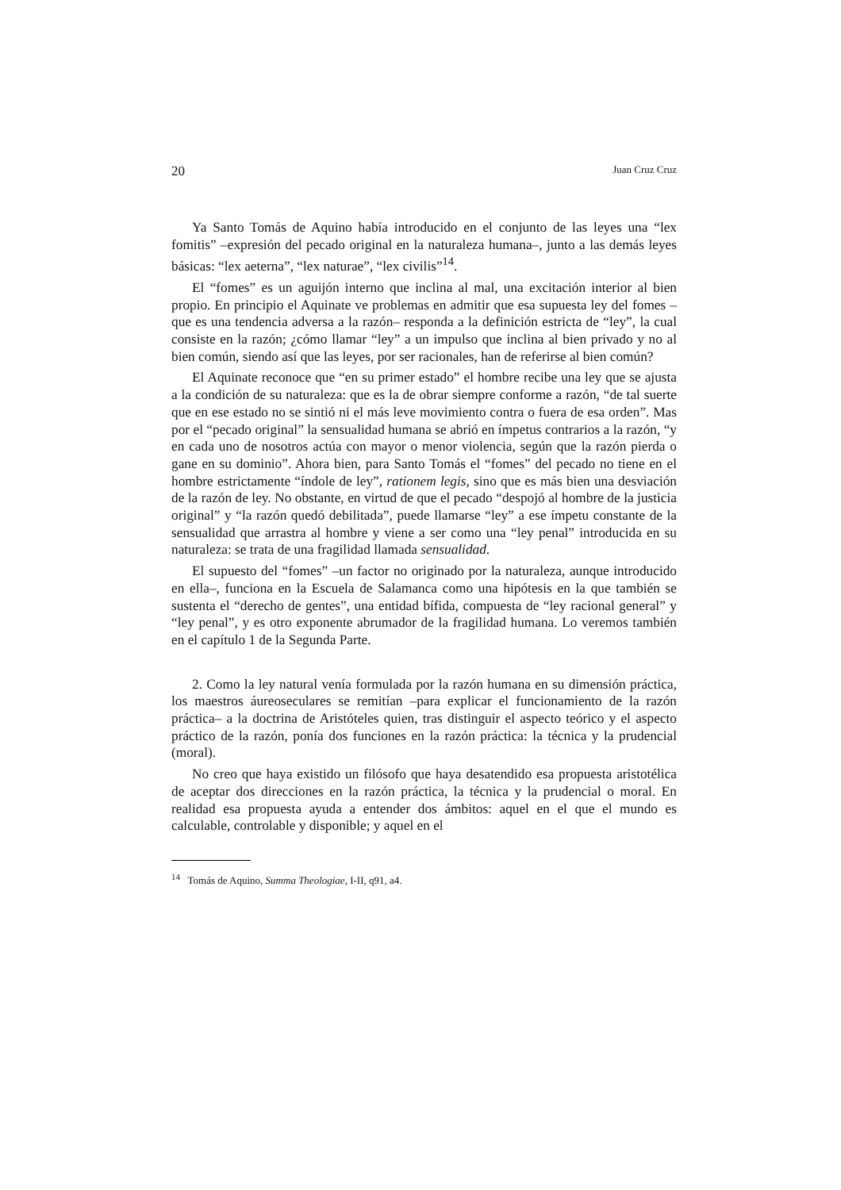20 Juan Cruz Cruz
Ya Santo Tomás de Aquino había introducido en el conjunto de las leyes una “lex fomitis” –expresión del pecado original en la naturaleza humana–, junto a las demás leyes básicas: “lex aeterna”, “lex naturae”, “lex civilis”<sup>14</sup>.
El “fomes” es un aguijón interno que inclina al mal, una excitación interior al bien propio. En principio el Aquinate ve problemas en admitir que esa supuesta ley del fomes –que es una tendencia adversa a la razón– responda a la definición estricta de “ley”, la cual consiste en la razón; ¿cómo llamar “ley” a un impulso que inclina al bien privado y no al bien común, siendo así que las leyes, por ser racionales, han de referirse al bien común?
El Aquinate reconoce que “en su primer estado” el hombre recibe una ley que se ajusta a la condición de su naturaleza: que es la de obrar siempre conforme a razón, “de tal suerte que en ese estado no se sintió ni el más leve movimiento contra o fuera de esa orden”. Mas por el “pecado original” la sensualidad humana se abrió en ímpetus contrarios a la razón, “y en cada uno de nosotros actúa con mayor o menor violencia, según que la razón pierda o gane en su dominio”. Ahora bien, para Santo Tomás el “fomes” del pecado no tiene en el hombre estrictamente “índole de ley”, rationem legis, sino que es más bien una desviación de la razón de ley. No obstante, en virtud de que el pecado “despojó al hombre de la justicia original” y “la razón quedó debilitada”, puede llamarse “ley” a ese ímpetu constante de la sensualidad que arrastra al hombre y viene a ser como una “ley penal” introducida en su naturaleza: se trata de una fragilidad llamada sensualidad.
El supuesto del “fomes” –un factor no originado por la naturaleza, aunque introducido en ella–, funciona en la Escuela de Salamanca como una hipótesis en la que también se sustenta el “derecho de gentes”, una entidad bífida, compuesta de “ley racional general” y “ley penal”, y es otro exponente abrumador de la fragilidad humana. Lo veremos también en el capítulo 1 de la Segunda Parte.
2. Como la ley natural venía formulada por la razón humana en su dimensión práctica, los maestros áureoseculares se remitían –para explicar el funcionamiento de la razón práctica– a la doctrina de Aristóteles quien, tras distinguir el aspecto teórico y el aspecto práctico de la razón, ponía dos funciones en la razón práctica: la técnica y la prudencial (moral).
No creo que haya existido un filósofo que haya desatendido esa propuesta aristotélica de aceptar dos direcciones en la razón práctica, la técnica y la prudencial o moral. En realidad esa propuesta ayuda a entender dos ámbitos: aquel en el que el mundo es calculable, controlable y disponible; y aquel en el
<sup>14</sup> Tomás de Aquino, Summa Theologiae, I-II, q91, a4.